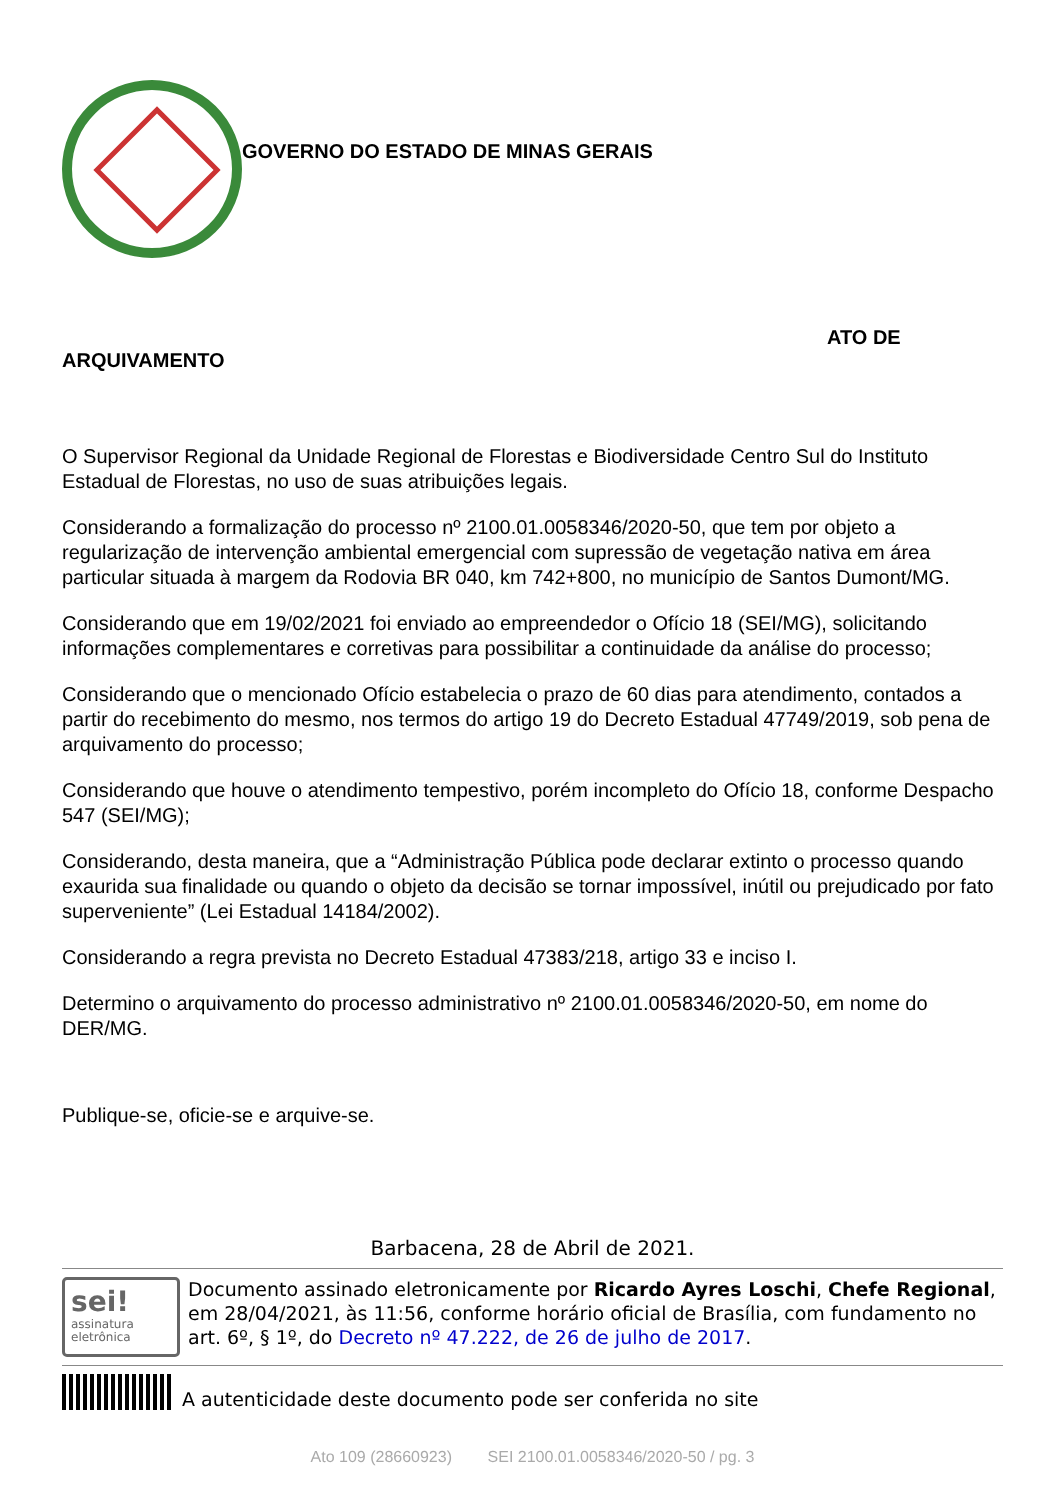GOVERNO DO ESTADO DE MINAS GERAIS
ATO DE
ARQUIVAMENTO
O Supervisor Regional da Unidade Regional de Florestas e Biodiversidade Centro Sul do Instituto Estadual de Florestas, no uso de suas atribuições legais.
Considerando a formalização do processo nº 2100.01.0058346/2020-50, que tem por objeto a regularização de intervenção ambiental emergencial com supressão de vegetação nativa em área particular situada à margem da Rodovia BR 040, km 742+800, no município de Santos Dumont/MG.
Considerando que em 19/02/2021 foi enviado ao empreendedor o Ofício 18 (SEI/MG), solicitando informações complementares e corretivas para possibilitar a continuidade da análise do processo;
Considerando que o mencionado Ofício estabelecia o prazo de 60 dias para atendimento, contados a partir do recebimento do mesmo, nos termos do artigo 19 do Decreto Estadual 47749/2019, sob pena de arquivamento do processo;
Considerando que houve o atendimento tempestivo, porém incompleto do Ofício 18, conforme Despacho 547 (SEI/MG);
Considerando, desta maneira, que a “Administração Pública pode declarar extinto o processo quando exaurida sua finalidade ou quando o objeto da decisão se tornar impossível, inútil ou prejudicado por fato superveniente” (Lei Estadual 14184/2002).
Considerando a regra prevista no Decreto Estadual 47383/218, artigo 33 e inciso I.
Determino o arquivamento do processo administrativo nº 2100.01.0058346/2020-50, em nome do DER/MG.
Publique-se, oficie-se e arquive-se.
Barbacena, 28 de Abril de 2021.
sei!
assinatura
eletrônica
Documento assinado eletronicamente por Ricardo Ayres Loschi, Chefe Regional, em 28/04/2021, às 11:56, conforme horário oficial de Brasília, com fundamento no art. 6º, § 1º, do Decreto nº 47.222, de 26 de julho de 2017.
A autenticidade deste documento pode ser conferida no site
Ato 109 (28660923) SEI 2100.01.0058346/2020-50 / pg. 3